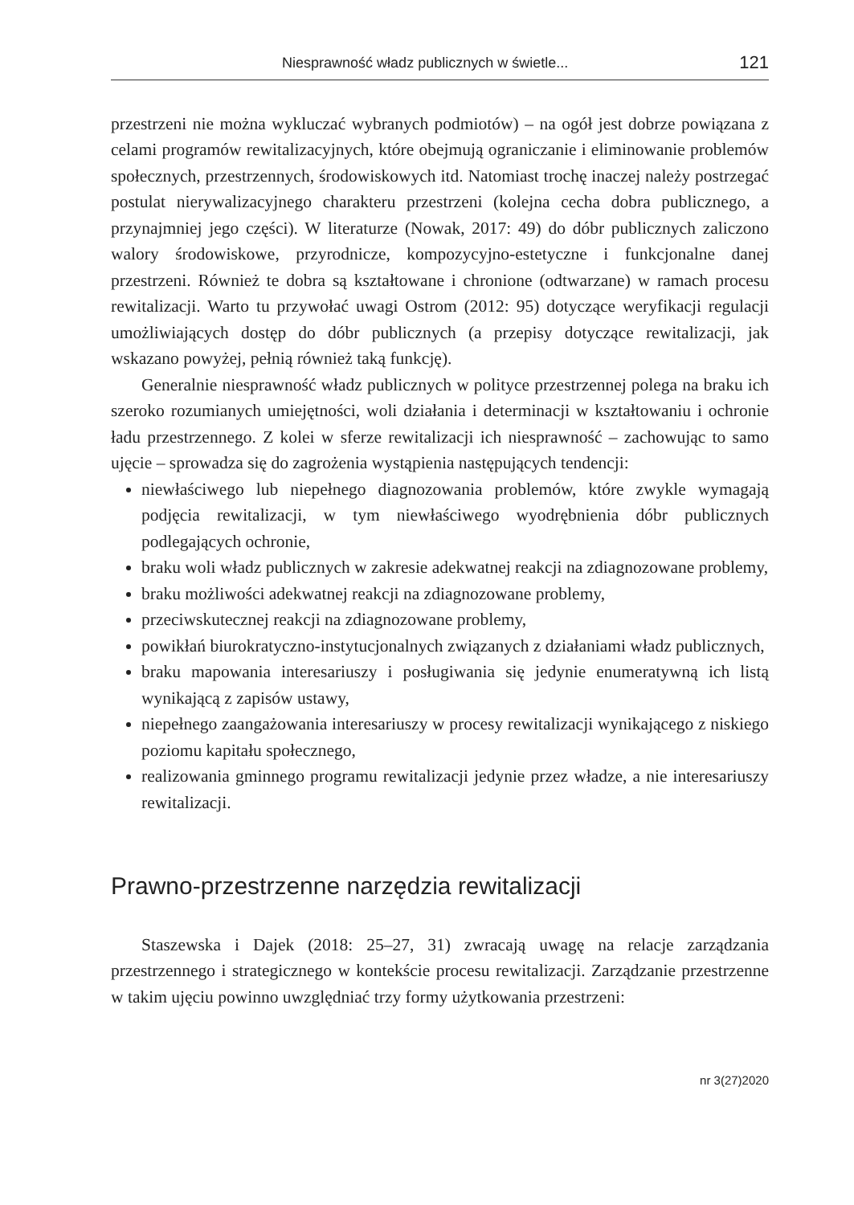Niesprawność władz publicznych w świetle... 121
przestrzeni nie można wykluczać wybranych podmiotów) – na ogół jest dobrze powiązana z celami programów rewitalizacyjnych, które obejmują ograniczanie i eliminowanie problemów społecznych, przestrzennych, środowiskowych itd. Natomiast trochę inaczej należy postrzegać postulat nierywalizacyjnego charakteru przestrzeni (kolejna cecha dobra publicznego, a przynajmniej jego części). W literaturze (Nowak, 2017: 49) do dóbr publicznych zaliczono walory środowiskowe, przyrodnicze, kompozycyjno-estetyczne i funkcjonalne danej przestrzeni. Również te dobra są kształtowane i chronione (odtwarzane) w ramach procesu rewitalizacji. Warto tu przywołać uwagi Ostrom (2012: 95) dotyczące weryfikacji regulacji umożliwiających dostęp do dóbr publicznych (a przepisy dotyczące rewitalizacji, jak wskazano powyżej, pełnią również taką funkcję).
Generalnie niesprawność władz publicznych w polityce przestrzennej polega na braku ich szeroko rozumianych umiejętności, woli działania i determinacji w kształtowaniu i ochronie ładu przestrzennego. Z kolei w sferze rewitalizacji ich niesprawność – zachowując to samo ujęcie – sprowadza się do zagrożenia wystąpienia następujących tendencji:
niewłaściwego lub niepełnego diagnozowania problemów, które zwykle wymagają podjęcia rewitalizacji, w tym niewłaściwego wyodrębnienia dóbr publicznych podlegających ochronie,
braku woli władz publicznych w zakresie adekwatnej reakcji na zdiagnozowane problemy,
braku możliwości adekwatnej reakcji na zdiagnozowane problemy,
przeciwskutecznej reakcji na zdiagnozowane problemy,
powikłań biurokratyczno-instytucjonalnych związanych z działaniami władz publicznych,
braku mapowania interesariuszy i posługiwania się jedynie enumeratywną ich listą wynikającą z zapisów ustawy,
niepełnego zaangażowania interesariuszy w procesy rewitalizacji wynikającego z niskiego poziomu kapitału społecznego,
realizowania gminnego programu rewitalizacji jedynie przez władze, a nie interesariuszy rewitalizacji.
Prawno-przestrzenne narzędzia rewitalizacji
Staszewska i Dajek (2018: 25–27, 31) zwracają uwagę na relacje zarządzania przestrzennego i strategicznego w kontekście procesu rewitalizacji. Zarządzanie przestrzenne w takim ujęciu powinno uwzględniać trzy formy użytkowania przestrzeni:
nr 3(27)2020